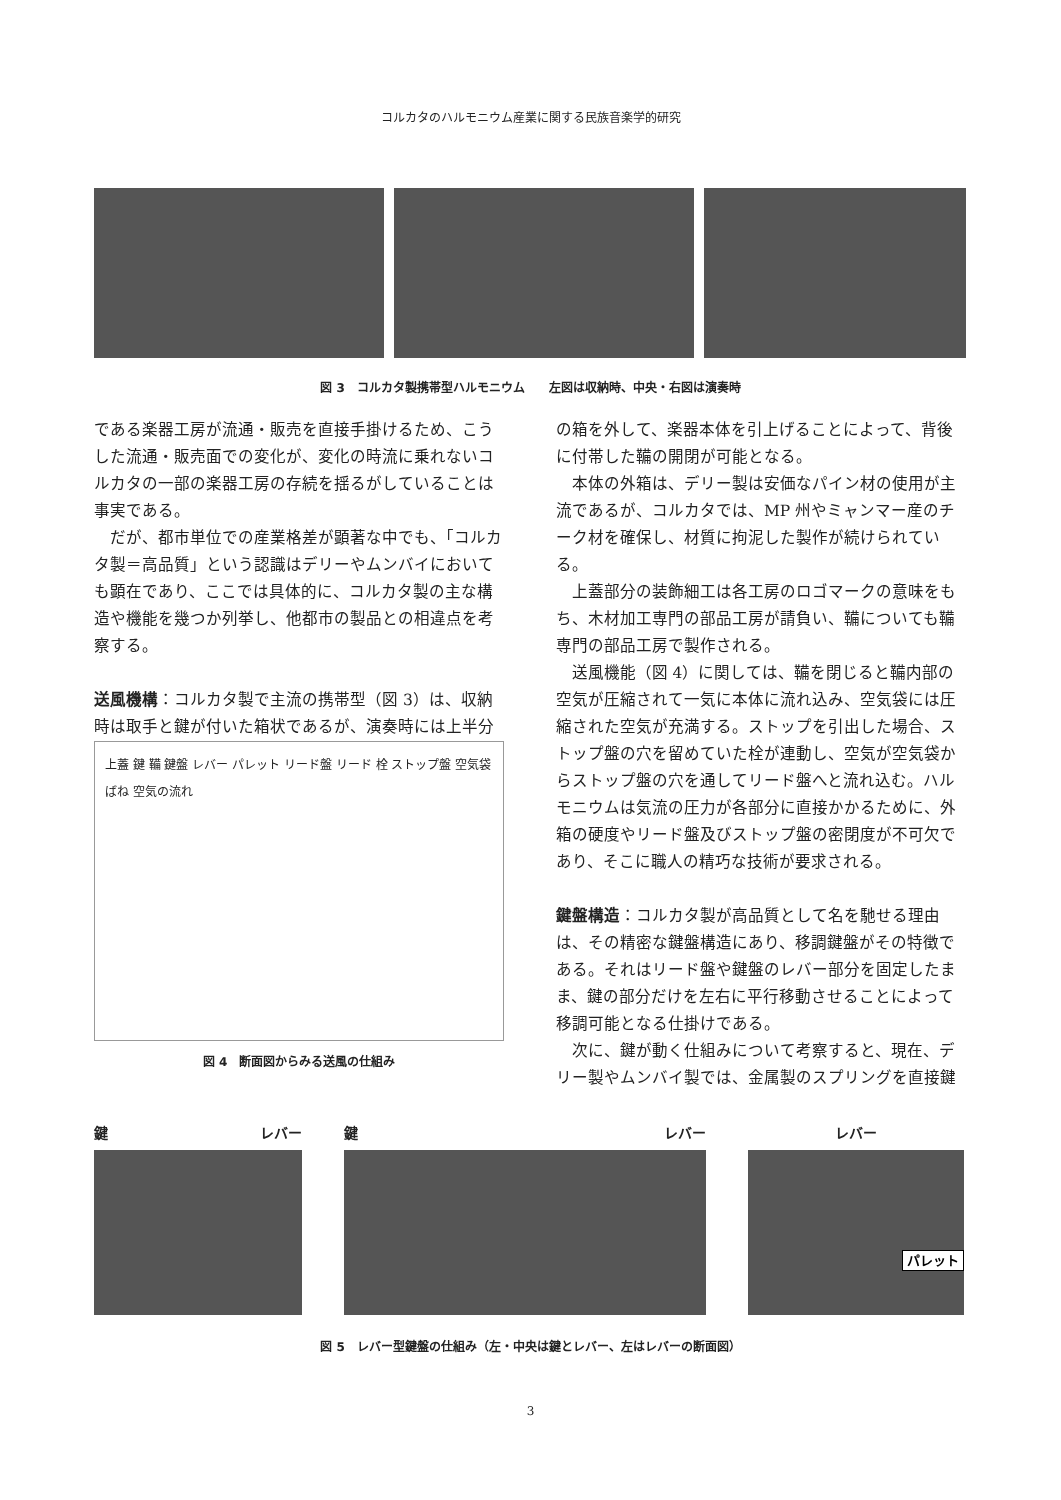コルカタのハルモニウム産業に関する民族音楽学的研究
図 3　コルカタ製携帯型ハルモニウム　　左図は収納時、中央・右図は演奏時
である楽器工房が流通・販売を直接手掛けるため、こうした流通・販売面での変化が、変化の時流に乗れないコルカタの一部の楽器工房の存続を揺るがしていることは事実である。
だが、都市単位での産業格差が顕著な中でも、「コルカタ製＝高品質」という認識はデリーやムンバイにおいても顕在であり、ここでは具体的に、コルカタ製の主な構造や機能を幾つか列挙し、他都市の製品との相違点を考察する。
送風機構：コルカタ製で主流の携帯型（図 3）は、収納時は取手と鍵が付いた箱状であるが、演奏時には上半分
上蓋 鍵 鞴 鍵盤 レバー パレット リード盤 リード 栓 ストップ盤 空気袋 ばね 空気の流れ
図 4　断面図からみる送風の仕組み
の箱を外して、楽器本体を引上げることによって、背後に付帯した鞴の開閉が可能となる。
本体の外箱は、デリー製は安価なパイン材の使用が主流であるが、コルカタでは、MP 州やミャンマー産のチーク材を確保し、材質に拘泥した製作が続けられている。
上蓋部分の装飾細工は各工房のロゴマークの意味をもち、木材加工専門の部品工房が請負い、鞴についても鞴専門の部品工房で製作される。
送風機能（図 4）に関しては、鞴を閉じると鞴内部の空気が圧縮されて一気に本体に流れ込み、空気袋には圧縮された空気が充満する。ストップを引出した場合、ストップ盤の穴を留めていた栓が連動し、空気が空気袋からストップ盤の穴を通してリード盤へと流れ込む。ハルモニウムは気流の圧力が各部分に直接かかるために、外箱の硬度やリード盤及びストップ盤の密閉度が不可欠であり、そこに職人の精巧な技術が要求される。
鍵盤構造：コルカタ製が高品質として名を馳せる理由は、その精密な鍵盤構造にあり、移調鍵盤がその特徴である。それはリード盤や鍵盤のレバー部分を固定したまま、鍵の部分だけを左右に平行移動させることによって移調可能となる仕掛けである。
次に、鍵が動く仕組みについて考察すると、現在、デリー製やムンバイ製では、金属製のスプリングを直接鍵
鍵 レバー 鍵 レバー レバー
パレット
図 5　レバー型鍵盤の仕組み（左・中央は鍵とレバー、左はレバーの断面図）
3